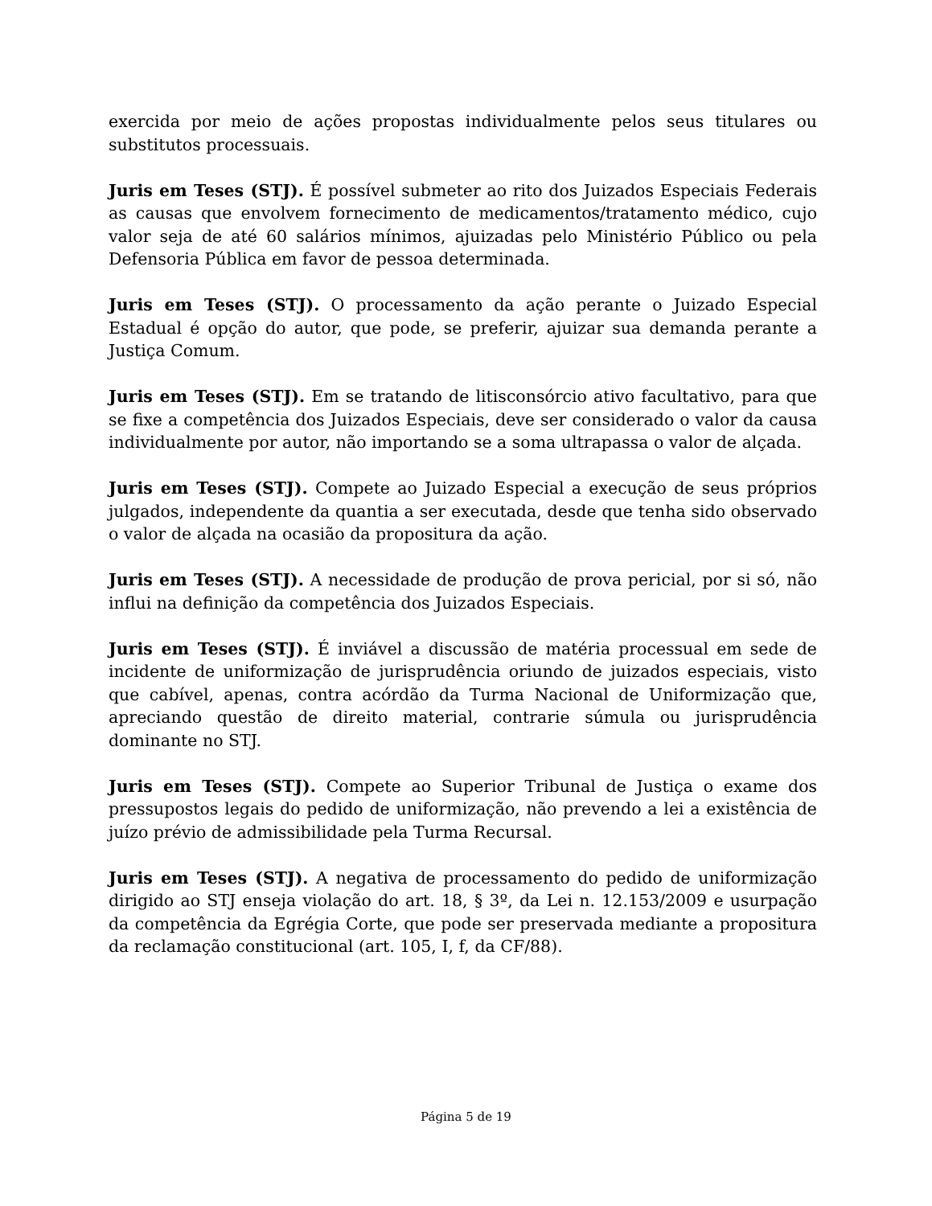exercida por meio de ações propostas individualmente pelos seus titulares ou substitutos processuais.
Juris em Teses (STJ). É possível submeter ao rito dos Juizados Especiais Federais as causas que envolvem fornecimento de medicamentos/tratamento médico, cujo valor seja de até 60 salários mínimos, ajuizadas pelo Ministério Público ou pela Defensoria Pública em favor de pessoa determinada.
Juris em Teses (STJ). O processamento da ação perante o Juizado Especial Estadual é opção do autor, que pode, se preferir, ajuizar sua demanda perante a Justiça Comum.
Juris em Teses (STJ). Em se tratando de litisconsórcio ativo facultativo, para que se fixe a competência dos Juizados Especiais, deve ser considerado o valor da causa individualmente por autor, não importando se a soma ultrapassa o valor de alçada.
Juris em Teses (STJ). Compete ao Juizado Especial a execução de seus próprios julgados, independente da quantia a ser executada, desde que tenha sido observado o valor de alçada na ocasião da propositura da ação.
Juris em Teses (STJ). A necessidade de produção de prova pericial, por si só, não influi na definição da competência dos Juizados Especiais.
Juris em Teses (STJ). É inviável a discussão de matéria processual em sede de incidente de uniformização de jurisprudência oriundo de juizados especiais, visto que cabível, apenas, contra acórdão da Turma Nacional de Uniformização que, apreciando questão de direito material, contrarie súmula ou jurisprudência dominante no STJ.
Juris em Teses (STJ). Compete ao Superior Tribunal de Justiça o exame dos pressupostos legais do pedido de uniformização, não prevendo a lei a existência de juízo prévio de admissibilidade pela Turma Recursal.
Juris em Teses (STJ). A negativa de processamento do pedido de uniformização dirigido ao STJ enseja violação do art. 18, § 3º, da Lei n. 12.153/2009 e usurpação da competência da Egrégia Corte, que pode ser preservada mediante a propositura da reclamação constitucional (art. 105, I, f, da CF/88).
Página 5 de 19